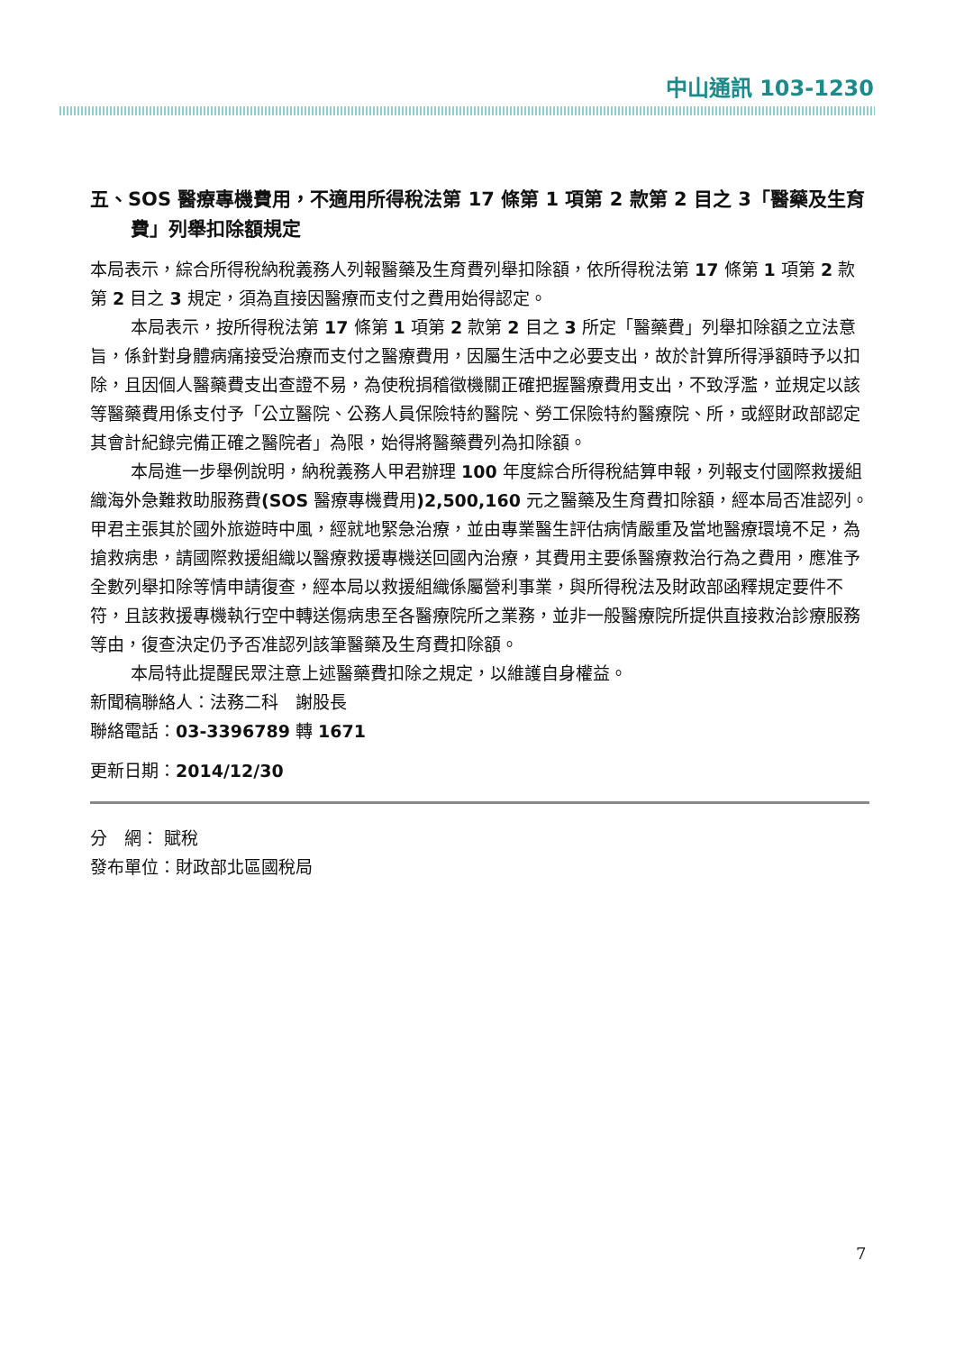中山通訊 103-1230
五、SOS 醫療專機費用，不適用所得稅法第 17 條第 1 項第 2 款第 2 目之 3「醫藥及生育費」列舉扣除額規定
本局表示，綜合所得稅納稅義務人列報醫藥及生育費列舉扣除額，依所得稅法第 17 條第 1 項第 2 款第 2 目之 3 規定，須為直接因醫療而支付之費用始得認定。
本局表示，按所得稅法第 17 條第 1 項第 2 款第 2 目之 3 所定「醫藥費」列舉扣除額之立法意旨，係針對身體病痛接受治療而支付之醫療費用，因屬生活中之必要支出，故於計算所得淨額時予以扣除，且因個人醫藥費支出查證不易，為使稅捐稽徵機關正確把握醫療費用支出，不致浮濫，並規定以該等醫藥費用係支付予「公立醫院、公務人員保險特約醫院、勞工保險特約醫療院、所，或經財政部認定其會計紀錄完備正確之醫院者」為限，始得將醫藥費列為扣除額。
本局進一步舉例說明，納稅義務人甲君辦理 100 年度綜合所得稅結算申報，列報支付國際救援組織海外急難救助服務費(SOS 醫療專機費用)2,500,160 元之醫藥及生育費扣除額，經本局否准認列。甲君主張其於國外旅遊時中風，經就地緊急治療，並由專業醫生評估病情嚴重及當地醫療環境不足，為搶救病患，請國際救援組織以醫療救援專機送回國內治療，其費用主要係醫療救治行為之費用，應准予全數列舉扣除等情申請復查，經本局以救援組織係屬營利事業，與所得稅法及財政部函釋規定要件不符，且該救援專機執行空中轉送傷病患至各醫療院所之業務，並非一般醫療院所提供直接救治診療服務等由，復查決定仍予否准認列該筆醫藥及生育費扣除額。
本局特此提醒民眾注意上述醫藥費扣除之規定，以維護自身權益。
新聞稿聯絡人：法務二科　謝股長
聯絡電話：03-3396789 轉 1671
更新日期：2014/12/30
分　網： 賦稅
發布單位：財政部北區國稅局
7